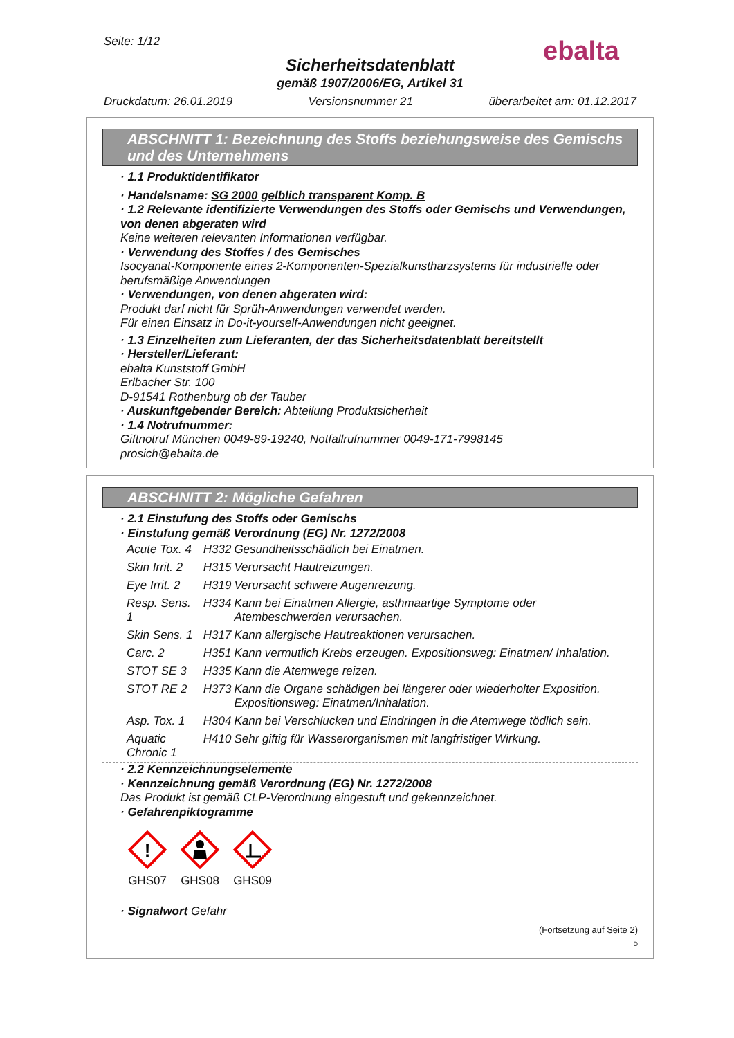Seite: 1/12
Sicherheitsdatenblatt
gemäß 1907/2006/EG, Artikel 31
Druckdatum: 26.01.2019 Versionsnummer 21 überarbeitet am: 01.12.2017
ebalta
ABSCHNITT 1: Bezeichnung des Stoffs beziehungsweise des Gemischs und des Unternehmens
· 1.1 Produktidentifikator
· Handelsname: SG 2000 gelblich transparent Komp. B
· 1.2 Relevante identifizierte Verwendungen des Stoffs oder Gemischs und Verwendungen, von denen abgeraten wird
Keine weiteren relevanten Informationen verfügbar.
· Verwendung des Stoffes / des Gemisches
Isocyanat-Komponente eines 2-Komponenten-Spezialkunstharzsystems für industrielle oder berufsmäßige Anwendungen
· Verwendungen, von denen abgeraten wird:
Produkt darf nicht für Sprüh-Anwendungen verwendet werden.
Für einen Einsatz in Do-it-yourself-Anwendungen nicht geeignet.
· 1.3 Einzelheiten zum Lieferanten, der das Sicherheitsdatenblatt bereitstellt
· Hersteller/Lieferant:
ebalta Kunststoff GmbH
Erlbacher Str. 100
D-91541 Rothenburg ob der Tauber
· Auskunftgebender Bereich: Abteilung Produktsicherheit
· 1.4 Notrufnummer:
Giftnotruf München 0049-89-19240, Notfallrufnummer 0049-171-7998145
prosich@ebalta.de
ABSCHNITT 2: Mögliche Gefahren
· 2.1 Einstufung des Stoffs oder Gemischs
· Einstufung gemäß Verordnung (EG) Nr. 1272/2008
| Acute Tox. 4 | H332 | Gesundheitsschädlich bei Einatmen. |
| Skin Irrit. 2 | H315 | Verursacht Hautreizungen. |
| Eye Irrit. 2 | H319 | Verursacht schwere Augenreizung. |
| Resp. Sens. 1 | H334 | Kann bei Einatmen Allergie, asthmaartige Symptome oder Atembeschwerden verursachen. |
| Skin Sens. 1 | H317 | Kann allergische Hautreaktionen verursachen. |
| Carc. 2 | H351 | Kann vermutlich Krebs erzeugen. Expositionsweg: Einatmen/ Inhalation. |
| STOT SE 3 | H335 | Kann die Atemwege reizen. |
| STOT RE 2 | H373 | Kann die Organe schädigen bei längerer oder wiederholter Exposition. Expositionsweg: Einatmen/Inhalation. |
| Asp. Tox. 1 | H304 | Kann bei Verschlucken und Eindringen in die Atemwege tödlich sein. |
| Aquatic Chronic 1 | H410 | Sehr giftig für Wasserorganismen mit langfristiger Wirkung. |
· 2.2 Kennzeichnungselemente
· Kennzeichnung gemäß Verordnung (EG) Nr. 1272/2008
Das Produkt ist gemäß CLP-Verordnung eingestuft und gekennzeichnet.
· Gefahrenpiktogramme
!
GHS07
GHS08
GHS09
· Signalwort Gefahr
(Fortsetzung auf Seite 2)
D